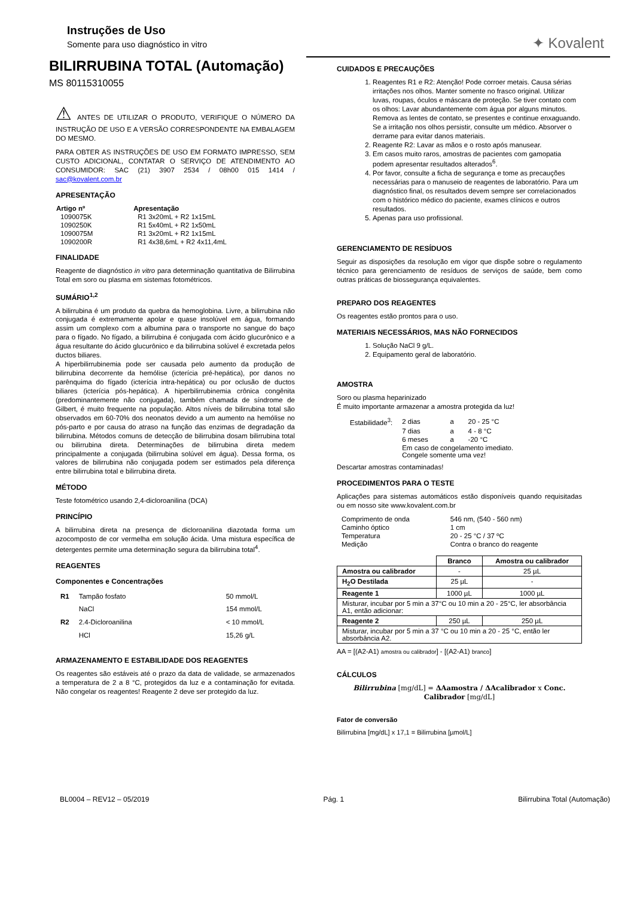Instruções de Uso
Somente para uso diagnóstico in vitro
✦ Kovalent
BILIRRUBINA TOTAL (Automação)
MS 80115310055
⚠ ANTES DE UTILIZAR O PRODUTO, VERIFIQUE O NÚMERO DA INSTRUÇÃO DE USO E A VERSÃO CORRESPONDENTE NA EMBALAGEM DO MESMO.
PARA OBTER AS INSTRUÇÕES DE USO EM FORMATO IMPRESSO, SEM CUSTO ADICIONAL, CONTATAR O SERVIÇO DE ATENDIMENTO AO CONSUMIDOR: SAC (21) 3907 2534 / 08h00 015 1414 / sac@kovalent.com.br
APRESENTAÇÃO
| Artigo nº | Apresentação |
| --- | --- |
| 1090075K | R1 3x20mL + R2 1x15mL |
| 1090250K | R1 5x40mL + R2 1x50mL |
| 1090075M | R1 3x20mL + R2 1x15mL |
| 1090200R | R1 4x38,6mL + R2 4x11,4mL |
FINALIDADE
Reagente de diagnóstico in vitro para determinação quantitativa de Bilirrubina Total em soro ou plasma em sistemas fotométricos.
SUMÁRIO<sup>1,2</sup>
A bilirrubina é um produto da quebra da hemoglobina. Livre, a bilirrubina não conjugada é extremamente apolar e quase insolúvel em água, formando assim um complexo com a albumina para o transporte no sangue do baço para o fígado. No fígado, a bilirrubina é conjugada com ácido glucurônico e a água resultante do ácido glucurônico e da bilirrubina solúvel é excretada pelos ductos biliares.
A hiperbilirrubinemia pode ser causada pelo aumento da produção de bilirrubina decorrente da hemólise (icterícia pré-hepática), por danos no parênquima do fígado (icterícia intra-hepática) ou por oclusão de ductos biliares (icterícia pós-hepática). A hiperbilirrubinemia crônica congênita (predominantemente não conjugada), também chamada de síndrome de Gilbert, é muito frequente na população. Altos níveis de bilirrubina total são observados em 60-70% dos neonatos devido a um aumento na hemólise no pós-parto e por causa do atraso na função das enzimas de degradação da bilirrubina. Métodos comuns de detecção de bilirrubina dosam bilirrubina total ou bilirrubina direta. Determinações de bilirrubina direta medem principalmente a conjugada (bilirrubina solúvel em água). Dessa forma, os valores de bilirrubina não conjugada podem ser estimados pela diferença entre bilirrubina total e bilirrubina direta.
MÉTODO
Teste fotométrico usando 2,4-dicloroanilina (DCA)
PRINCÍPIO
A bilirrubina direta na presença de dicloroanilina diazotada forma um azocomposto de cor vermelha em solução ácida. Uma mistura específica de detergentes permite uma determinação segura da bilirrubina total<sup>4</sup>.
REAGENTES
Componentes e Concentrações
| R1 | Tampão fosfato | 50 mmol/L |
| | NaCl | 154 mmol/L |
| R2 | 2.4-Dicloroanilina | < 10 mmol/L |
| | HCl | 15,26 g/L |
ARMAZENAMENTO E ESTABILIDADE DOS REAGENTES
Os reagentes são estáveis até o prazo da data de validade, se armazenados a temperatura de 2 a 8 °C, protegidos da luz e a contaminação for evitada. Não congelar os reagentes! Reagente 2 deve ser protegido da luz.
CUIDADOS E PRECAUÇÕES
1. Reagentes R1 e R2: Atenção! Pode corroer metais. Causa sérias irritações nos olhos. Manter somente no frasco original. Utilizar luvas, roupas, óculos e máscara de proteção. Se tiver contato com os olhos: Lavar abundantemente com água por alguns minutos. Remova as lentes de contato, se presentes e continue enxaguando. Se a irritação nos olhos persistir, consulte um médico. Absorver o derrame para evitar danos materiais.
2. Reagente R2: Lavar as mãos e o rosto após manusear.
3. Em casos muito raros, amostras de pacientes com gamopatia podem apresentar resultados alterados<sup>6</sup>.
4. Por favor, consulte a ficha de segurança e tome as precauções necessárias para o manuseio de reagentes de laboratório. Para um diagnóstico final, os resultados devem sempre ser correlacionados com o histórico médico do paciente, exames clínicos e outros resultados.
5. Apenas para uso profissional.
GERENCIAMENTO DE RESÍDUOS
Seguir as disposições da resolução em vigor que dispõe sobre o regulamento técnico para gerenciamento de resíduos de serviços de saúde, bem como outras práticas de biossegurança equivalentes.
PREPARO DOS REAGENTES
Os reagentes estão prontos para o uso.
MATERIAIS NECESSÁRIOS, MAS NÃO FORNECIDOS
1. Solução NaCl 9 g/L.
2. Equipamento geral de laboratório.
AMOSTRA
Soro ou plasma heparinizado
É muito importante armazenar a amostra protegida da luz!
| Estabilidade<sup>3</sup>: | 2 dias | a | 20 - 25 °C |
| | 7 dias | a | 4 - 8 °C |
| | 6 meses | a | -20 °C |
| | Em caso de congelamento imediato. Congele somente uma vez! | | |
Descartar amostras contaminadas!
PROCEDIMENTOS PARA O TESTE
Aplicações para sistemas automáticos estão disponíveis quando requisitadas ou em nosso site www.kovalent.com.br
| Comprimento de onda | 546 nm, (540 - 560 nm) |
| Caminho óptico | 1 cm |
| Temperatura | 20 - 25 °C / 37 ºC |
| Medição | Contra o branco do reagente |
| | Branco | Amostra ou calibrador |
| Amostra ou calibrador | - | 25 µL |
| H<sub>2</sub>O Destilada | 25 µL | - |
| Reagente 1 | 1000 µL | 1000 µL |
| Misturar, incubar por 5 min a 37°C ou 10 min a 20 - 25°C, ler absorbância A1, então adicionar: | | |
| Reagente 2 | 250 µL | 250 µL |
| Misturar, incubar por 5 min a 37 °C ou 10 min a 20 - 25 °C, então ler absorbância A2. | | |
AA = [(A2-A1) amostra ou calibrador] - [(A2-A1) branco]
CÁLCULOS
Bilirrubina [mg/dL] = ΔAamostra / ΔAcalibrador x Conc. Calibrador [mg/dL]
Fator de conversão
Bilirrubina [mg/dL] x 17,1 = Bilirrubina [µmol/L]
BL0004 – REV12 – 05/2019 Pág. 1 Bilirrubina Total (Automação)